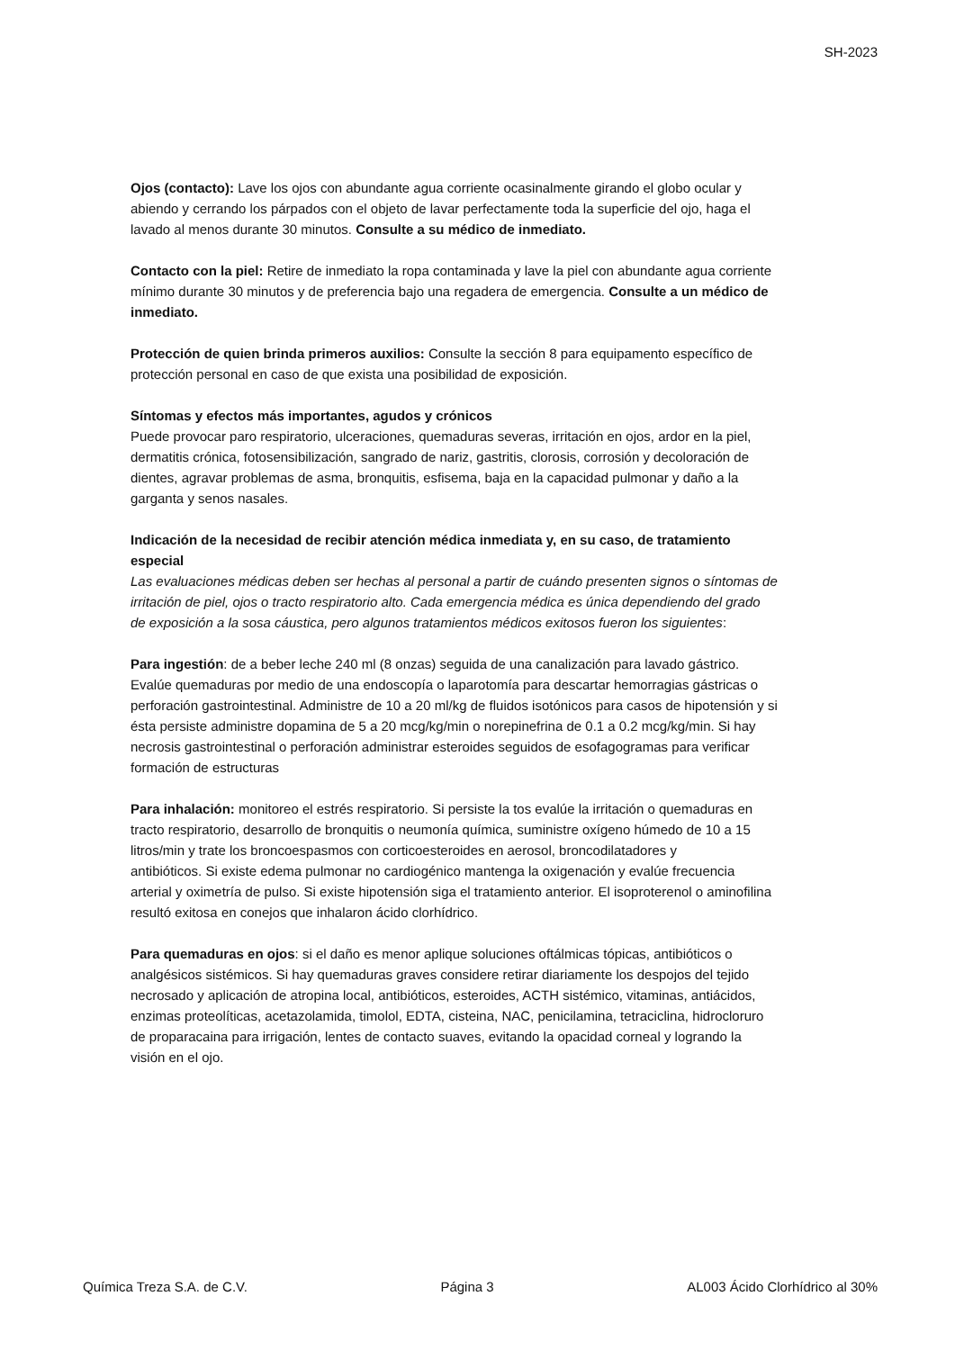SH-2023
Ojos (contacto): Lave los ojos con abundante agua corriente ocasinalmente girando el globo ocular y abiendo y cerrando los párpados con el objeto de lavar perfectamente toda la superficie del ojo, haga el lavado al menos durante 30 minutos. Consulte a su médico de inmediato.
Contacto con la piel: Retire de inmediato la ropa contaminada y lave la piel con abundante agua corriente mínimo durante 30 minutos y de preferencia bajo una regadera de emergencia. Consulte a un médico de inmediato.
Protección de quien brinda primeros auxilios: Consulte la sección 8 para equipamento específico de protección personal en caso de que exista una posibilidad de exposición.
Síntomas y efectos más importantes, agudos y crónicos
Puede provocar paro respiratorio, ulceraciones, quemaduras severas, irritación en ojos, ardor en la piel, dermatitis crónica, fotosensibilización, sangrado de nariz, gastritis, clorosis, corrosión y decoloración de dientes, agravar problemas de asma, bronquitis, esfisema, baja en la capacidad pulmonar y daño a la garganta y senos nasales.
Indicación de la necesidad de recibir atención médica inmediata y, en su caso, de tratamiento especial
Las evaluaciones médicas deben ser hechas al personal a partir de cuándo presenten signos o síntomas de irritación de piel, ojos o tracto respiratorio alto. Cada emergencia médica es única dependiendo del grado de exposición a la sosa cáustica, pero algunos tratamientos médicos exitosos fueron los siguientes:
Para ingestión: de a beber leche 240 ml (8 onzas) seguida de una canalización para lavado gástrico. Evalúe quemaduras por medio de una endoscopía o laparotomía para descartar hemorragias gástricas o perforación gastrointestinal. Administre de 10 a 20 ml/kg de fluidos isotónicos para casos de hipotensión y si ésta persiste administre dopamina de 5 a 20 mcg/kg/min o norepinefrina de 0.1 a 0.2 mcg/kg/min. Si hay necrosis gastrointestinal o perforación administrar esteroides seguidos de esofagogramas para verificar formación de estructuras
Para inhalación: monitoreo el estrés respiratorio. Si persiste la tos evalúe la irritación o quemaduras en tracto respiratorio, desarrollo de bronquitis o neumonía química, suministre oxígeno húmedo de 10 a 15 litros/min y trate los broncoespasmos con corticoesteroides en aerosol, broncodilatadores y
antibióticos. Si existe edema pulmonar no cardiogénico mantenga la oxigenación y evalúe frecuencia arterial y oximetría de pulso. Si existe hipotensión siga el tratamiento anterior. El isoproterenol o aminofilina resultó exitosa en conejos que inhalaron ácido clorhídrico.
Para quemaduras en ojos: si el daño es menor aplique soluciones oftálmicas tópicas, antibióticos o analgésicos sistémicos. Si hay quemaduras graves considere retirar diariamente los despojos del tejido necrosado y aplicación de atropina local, antibióticos, esteroides, ACTH sistémico, vitaminas, antiácidos, enzimas proteolíticas, acetazolamida, timolol, EDTA, cisteina, NAC, penicilamina, tetraciclina, hidrocloruro de proparacaina para irrigación, lentes de contacto suaves, evitando la opacidad corneal y logrando la visión en el ojo.
Química Treza S.A. de C.V. Página 3 AL003 Ácido Clorhídrico al 30%